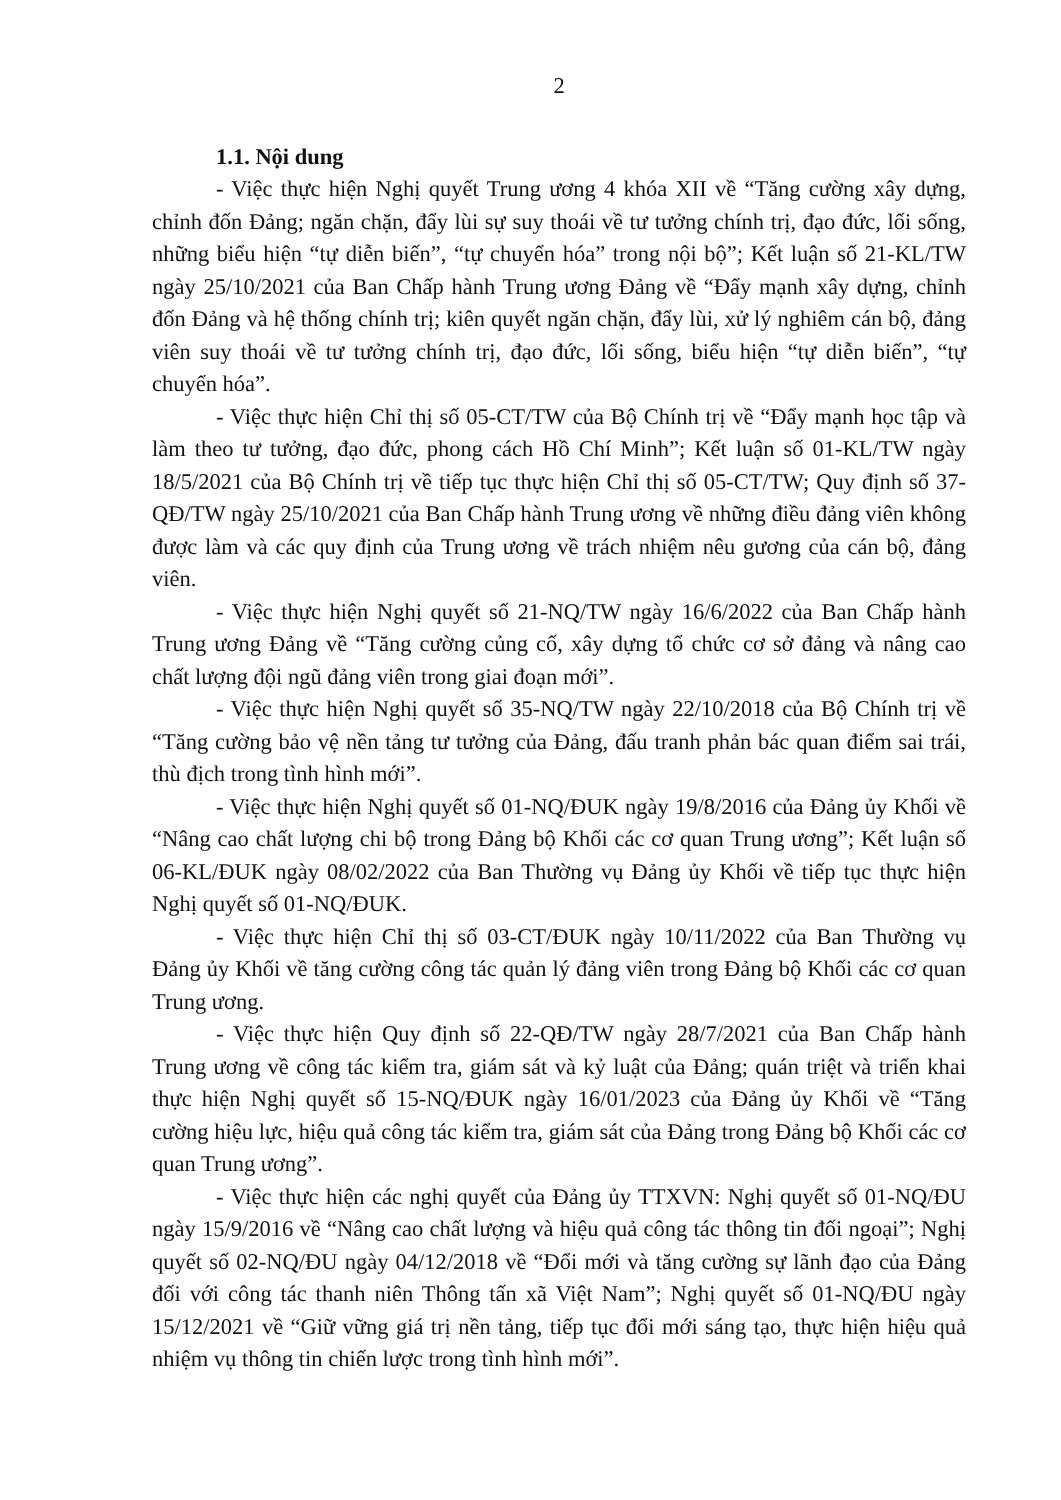2
1.1. Nội dung
- Việc thực hiện Nghị quyết Trung ương 4 khóa XII về “Tăng cường xây dựng, chỉnh đốn Đảng; ngăn chặn, đẩy lùi sự suy thoái về tư tưởng chính trị, đạo đức, lối sống, những biểu hiện “tự diễn biến”, “tự chuyển hóa” trong nội bộ”; Kết luận số 21-KL/TW ngày 25/10/2021 của Ban Chấp hành Trung ương Đảng về “Đẩy mạnh xây dựng, chỉnh đốn Đảng và hệ thống chính trị; kiên quyết ngăn chặn, đẩy lùi, xử lý nghiêm cán bộ, đảng viên suy thoái về tư tưởng chính trị, đạo đức, lối sống, biểu hiện “tự diễn biến”, “tự chuyển hóa”.
- Việc thực hiện Chỉ thị số 05-CT/TW của Bộ Chính trị về “Đẩy mạnh học tập và làm theo tư tưởng, đạo đức, phong cách Hồ Chí Minh”; Kết luận số 01-KL/TW ngày 18/5/2021 của Bộ Chính trị về tiếp tục thực hiện Chỉ thị số 05-CT/TW; Quy định số 37-QĐ/TW ngày 25/10/2021 của Ban Chấp hành Trung ương về những điều đảng viên không được làm và các quy định của Trung ương về trách nhiệm nêu gương của cán bộ, đảng viên.
- Việc thực hiện Nghị quyết số 21-NQ/TW ngày 16/6/2022 của Ban Chấp hành Trung ương Đảng về “Tăng cường củng cố, xây dựng tổ chức cơ sở đảng và nâng cao chất lượng đội ngũ đảng viên trong giai đoạn mới”.
- Việc thực hiện Nghị quyết số 35-NQ/TW ngày 22/10/2018 của Bộ Chính trị về “Tăng cường bảo vệ nền tảng tư tưởng của Đảng, đấu tranh phản bác quan điểm sai trái, thù địch trong tình hình mới”.
- Việc thực hiện Nghị quyết số 01-NQ/ĐUK ngày 19/8/2016 của Đảng ủy Khối về “Nâng cao chất lượng chi bộ trong Đảng bộ Khối các cơ quan Trung ương”; Kết luận số 06-KL/ĐUK ngày 08/02/2022 của Ban Thường vụ Đảng ủy Khối về tiếp tục thực hiện Nghị quyết số 01-NQ/ĐUK.
- Việc thực hiện Chỉ thị số 03-CT/ĐUK ngày 10/11/2022 của Ban Thường vụ Đảng ủy Khối về tăng cường công tác quản lý đảng viên trong Đảng bộ Khối các cơ quan Trung ương.
- Việc thực hiện Quy định số 22-QĐ/TW ngày 28/7/2021 của Ban Chấp hành Trung ương về công tác kiểm tra, giám sát và kỷ luật của Đảng; quán triệt và triển khai thực hiện Nghị quyết số 15-NQ/ĐUK ngày 16/01/2023 của Đảng ủy Khối về “Tăng cường hiệu lực, hiệu quả công tác kiểm tra, giám sát của Đảng trong Đảng bộ Khối các cơ quan Trung ương”.
- Việc thực hiện các nghị quyết của Đảng ủy TTXVN: Nghị quyết số 01-NQ/ĐU ngày 15/9/2016 về “Nâng cao chất lượng và hiệu quả công tác thông tin đối ngoại”; Nghị quyết số 02-NQ/ĐU ngày 04/12/2018 về “Đổi mới và tăng cường sự lãnh đạo của Đảng đối với công tác thanh niên Thông tấn xã Việt Nam”; Nghị quyết số 01-NQ/ĐU ngày 15/12/2021 về “Giữ vững giá trị nền tảng, tiếp tục đổi mới sáng tạo, thực hiện hiệu quả nhiệm vụ thông tin chiến lược trong tình hình mới”.